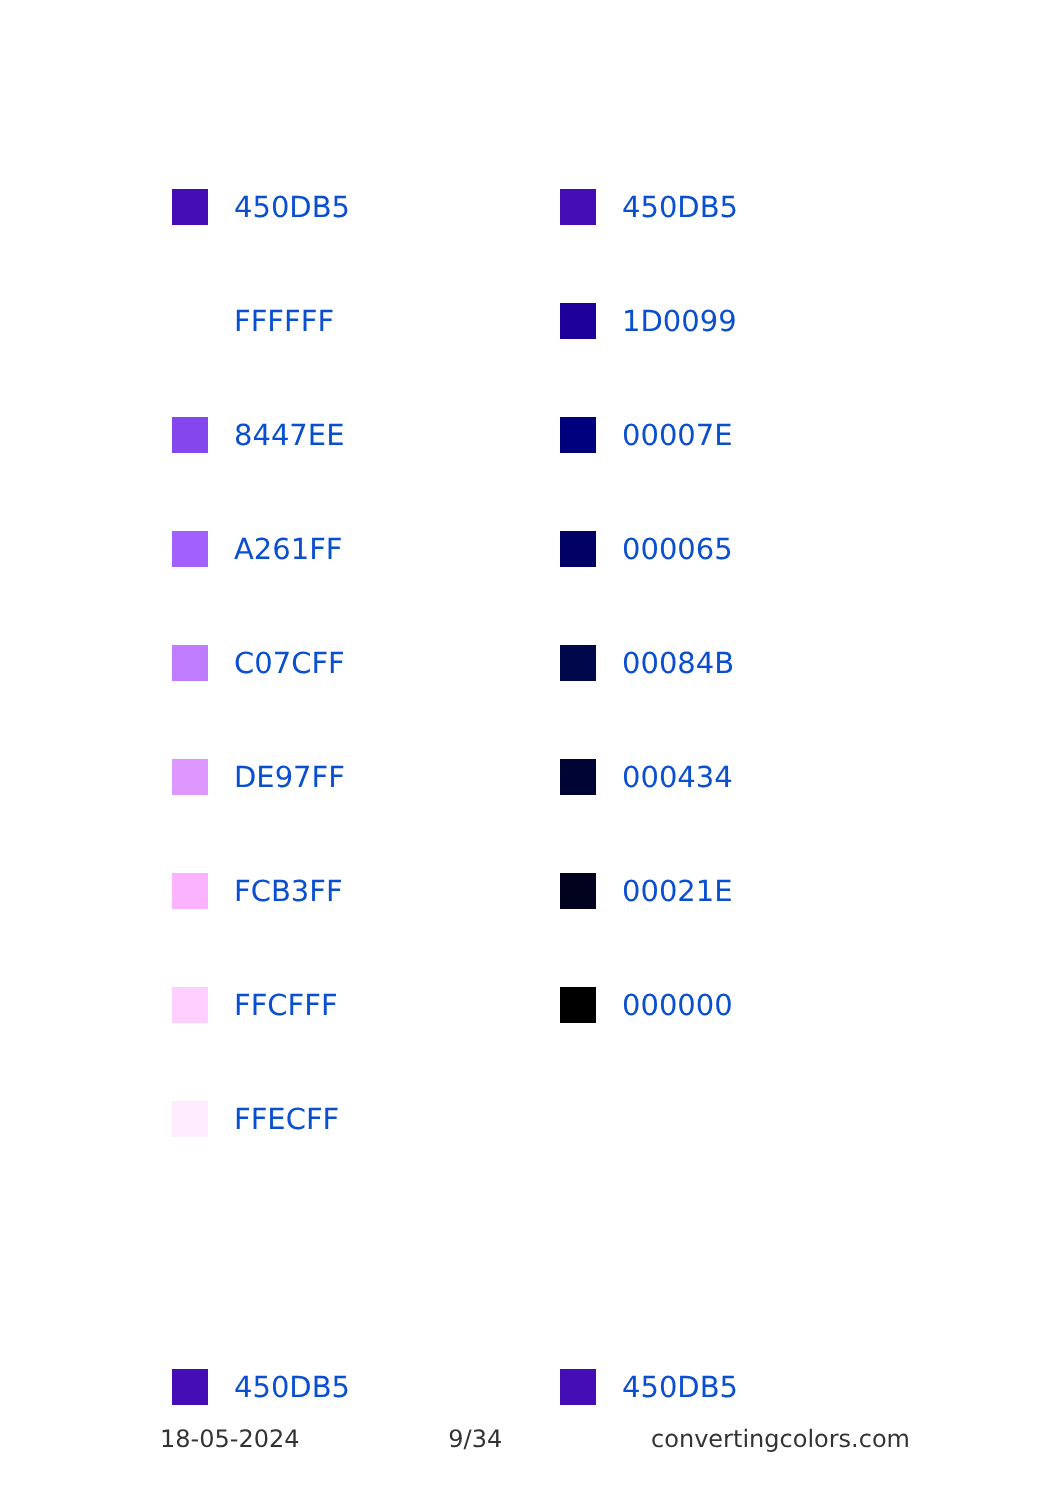450DB5 450DB5
FFFFFF 1D0099
8447EE 00007E
A261FF 000065
C07CFF 00084B
DE97FF 000434
FCB3FF 00021E
FFCFFF 000000
FFECFF
450DB5 450DB5
18-05-2024 9/34 convertingcolors.com